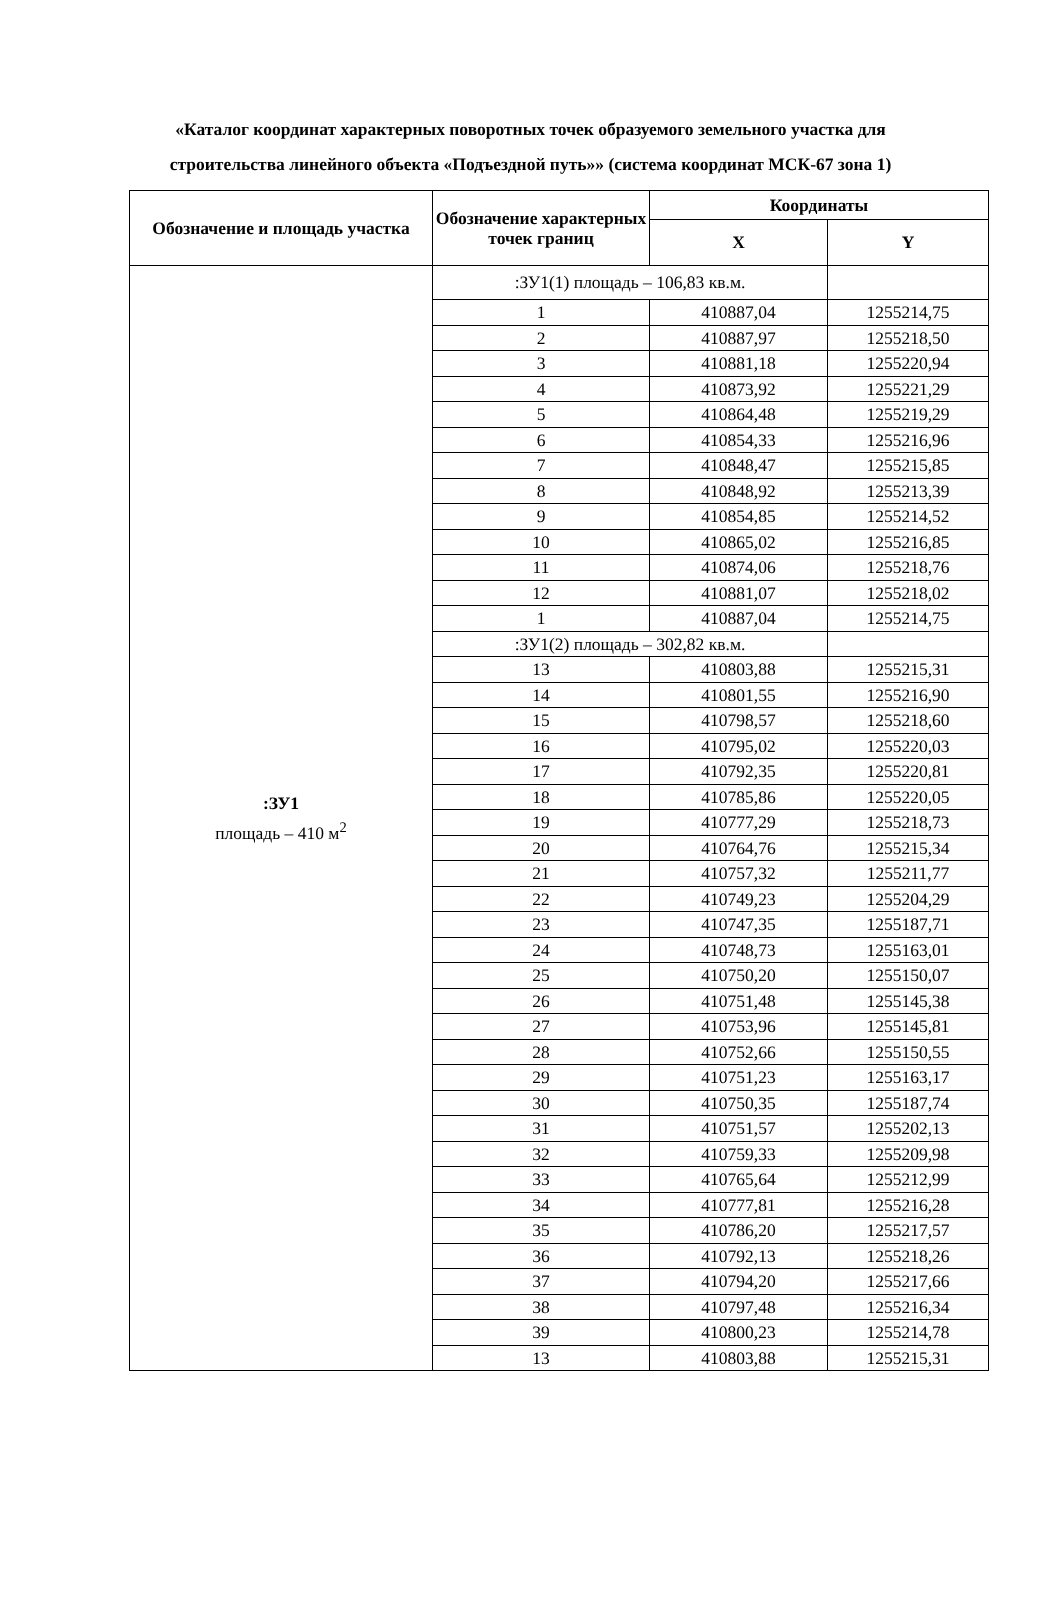«Каталог координат характерных поворотных точек образуемого земельного участка для
строительства линейного объекта «Подъездной путь»» (система координат МСК-67 зона 1)
| Обозначение и площадь участка | Обозначение характерных точек границ | Координаты | |
| --- | --- | --- | --- |
| | | X | Y |
| :ЗУ1 площадь – 410 м<sup>2</sup> | :ЗУ1(1) площадь – 106,83 кв.м. | | |
| | 1 | 410887,04 | 1255214,75 |
| | 2 | 410887,97 | 1255218,50 |
| | 3 | 410881,18 | 1255220,94 |
| | 4 | 410873,92 | 1255221,29 |
| | 5 | 410864,48 | 1255219,29 |
| | 6 | 410854,33 | 1255216,96 |
| | 7 | 410848,47 | 1255215,85 |
| | 8 | 410848,92 | 1255213,39 |
| | 9 | 410854,85 | 1255214,52 |
| | 10 | 410865,02 | 1255216,85 |
| | 11 | 410874,06 | 1255218,76 |
| | 12 | 410881,07 | 1255218,02 |
| | 1 | 410887,04 | 1255214,75 |
| | :ЗУ1(2) площадь – 302,82 кв.м. | | |
| | 13 | 410803,88 | 1255215,31 |
| | 14 | 410801,55 | 1255216,90 |
| | 15 | 410798,57 | 1255218,60 |
| | 16 | 410795,02 | 1255220,03 |
| | 17 | 410792,35 | 1255220,81 |
| | 18 | 410785,86 | 1255220,05 |
| | 19 | 410777,29 | 1255218,73 |
| | 20 | 410764,76 | 1255215,34 |
| | 21 | 410757,32 | 1255211,77 |
| | 22 | 410749,23 | 1255204,29 |
| | 23 | 410747,35 | 1255187,71 |
| | 24 | 410748,73 | 1255163,01 |
| | 25 | 410750,20 | 1255150,07 |
| | 26 | 410751,48 | 1255145,38 |
| | 27 | 410753,96 | 1255145,81 |
| | 28 | 410752,66 | 1255150,55 |
| | 29 | 410751,23 | 1255163,17 |
| | 30 | 410750,35 | 1255187,74 |
| | 31 | 410751,57 | 1255202,13 |
| | 32 | 410759,33 | 1255209,98 |
| | 33 | 410765,64 | 1255212,99 |
| | 34 | 410777,81 | 1255216,28 |
| | 35 | 410786,20 | 1255217,57 |
| | 36 | 410792,13 | 1255218,26 |
| | 37 | 410794,20 | 1255217,66 |
| | 38 | 410797,48 | 1255216,34 |
| | 39 | 410800,23 | 1255214,78 |
| | 13 | 410803,88 | 1255215,31 |